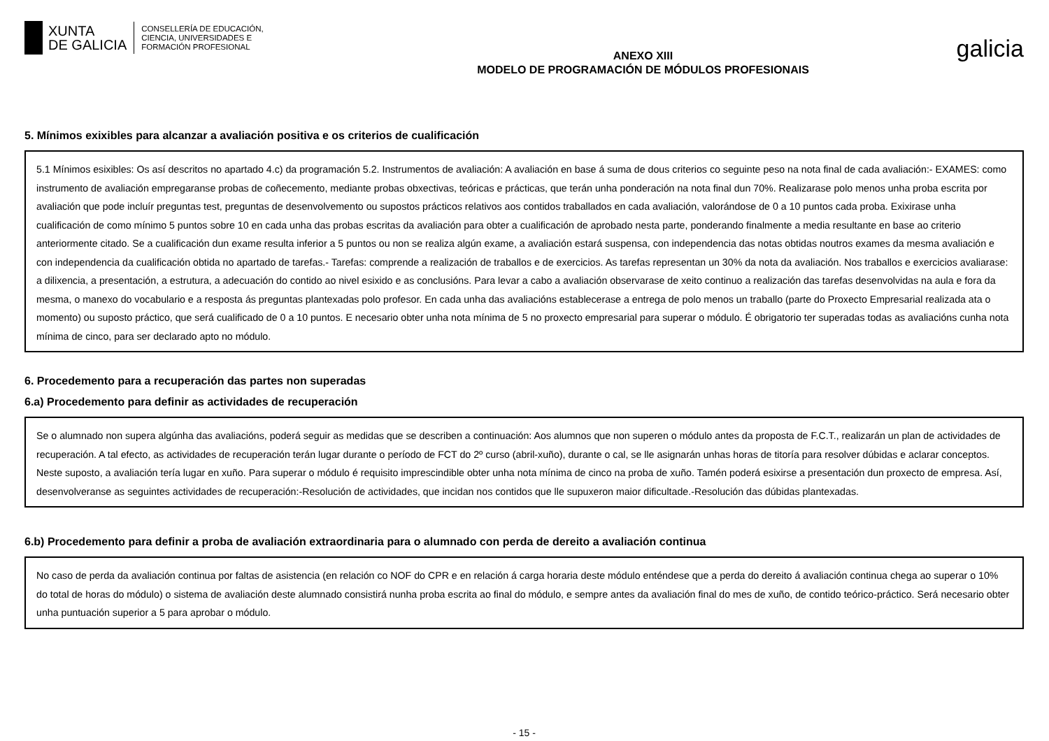XUNTA
DE GALICIA
CONSELLERÍA DE EDUCACIÓN,
CIENCIA, UNIVERSIDADES E
FORMACIÓN PROFESIONAL
ANEXO XIII
MODELO DE PROGRAMACIÓN DE MÓDULOS PROFESIONAIS
galicia
5. Mínimos exixibles para alcanzar a avaliación positiva e os criterios de cualificación
5.1 Mínimos esixibles: Os así descritos no apartado 4.c) da programación 5.2. Instrumentos de avaliación: A avaliación en base á suma de dous criterios co seguinte peso na nota final de cada avaliación:- EXAMES: como instrumento de avaliación empregaranse probas de coñecemento, mediante probas obxectivas, teóricas e prácticas, que terán unha ponderación na nota final dun 70%. Realizarase polo menos unha proba escrita por avaliación que pode incluír preguntas test, preguntas de desenvolvemento ou supostos prácticos relativos aos contidos traballados en cada avaliación, valorándose de 0 a 10 puntos cada proba. Exixirase unha cualificación de como mínimo 5 puntos sobre 10 en cada unha das probas escritas da avaliación para obter a cualificación de aprobado nesta parte, ponderando finalmente a media resultante en base ao criterio anteriormente citado. Se a cualificación dun exame resulta inferior a 5 puntos ou non se realiza algún exame, a avaliación estará suspensa, con independencia das notas obtidas noutros exames da mesma avaliación e con independencia da cualificación obtida no apartado de tarefas.- Tarefas: comprende a realización de traballos e de exercicios. As tarefas representan un 30% da nota da avaliación. Nos traballos e exercicios avaliarase: a dilixencia, a presentación, a estrutura, a adecuación do contido ao nivel esixido e as conclusións. Para levar a cabo a avaliación observarase de xeito continuo a realización das tarefas desenvolvidas na aula e fora da mesma, o manexo do vocabulario e a resposta ás preguntas plantexadas polo profesor. En cada unha das avaliacións establecerase a entrega de polo menos un traballo (parte do Proxecto Empresarial realizada ata o momento) ou suposto práctico, que será cualificado de 0 a 10 puntos. E necesario obter unha nota mínima de 5 no proxecto empresarial para superar o módulo. É obrigatorio ter superadas todas as avaliacións cunha nota mínima de cinco, para ser declarado apto no módulo.
6. Procedemento para a recuperación das partes non superadas
6.a) Procedemento para definir as actividades de recuperación
Se o alumnado non supera algúnha das avaliacións, poderá seguir as medidas que se describen a continuación: Aos alumnos que non superen o módulo antes da proposta de F.C.T., realizarán un plan de actividades de recuperación. A tal efecto, as actividades de recuperación terán lugar durante o período de FCT do 2º curso (abril-xuño), durante o cal, se lle asignarán unhas horas de titoría para resolver dúbidas e aclarar conceptos. Neste suposto, a avaliación tería lugar en xuño. Para superar o módulo é requisito imprescindible obter unha nota mínima de cinco na proba de xuño. Tamén poderá esixirse a presentación dun proxecto de empresa. Así, desenvolveranse as seguintes actividades de recuperación:-Resolución de actividades, que incidan nos contidos que lle supuxeron maior dificultade.-Resolución das dúbidas plantexadas.
6.b) Procedemento para definir a proba de avaliación extraordinaria para o alumnado con perda de dereito a avaliación continua
No caso de perda da avaliación continua por faltas de asistencia (en relación co NOF do CPR e en relación á carga horaria deste módulo enténdese que a perda do dereito á avaliación continua chega ao superar o 10% do total de horas do módulo) o sistema de avaliación deste alumnado consistirá nunha proba escrita ao final do módulo, e sempre antes da avaliación final do mes de xuño, de contido teórico-práctico. Será necesario obter unha puntuación superior a 5 para aprobar o módulo.
- 15 -